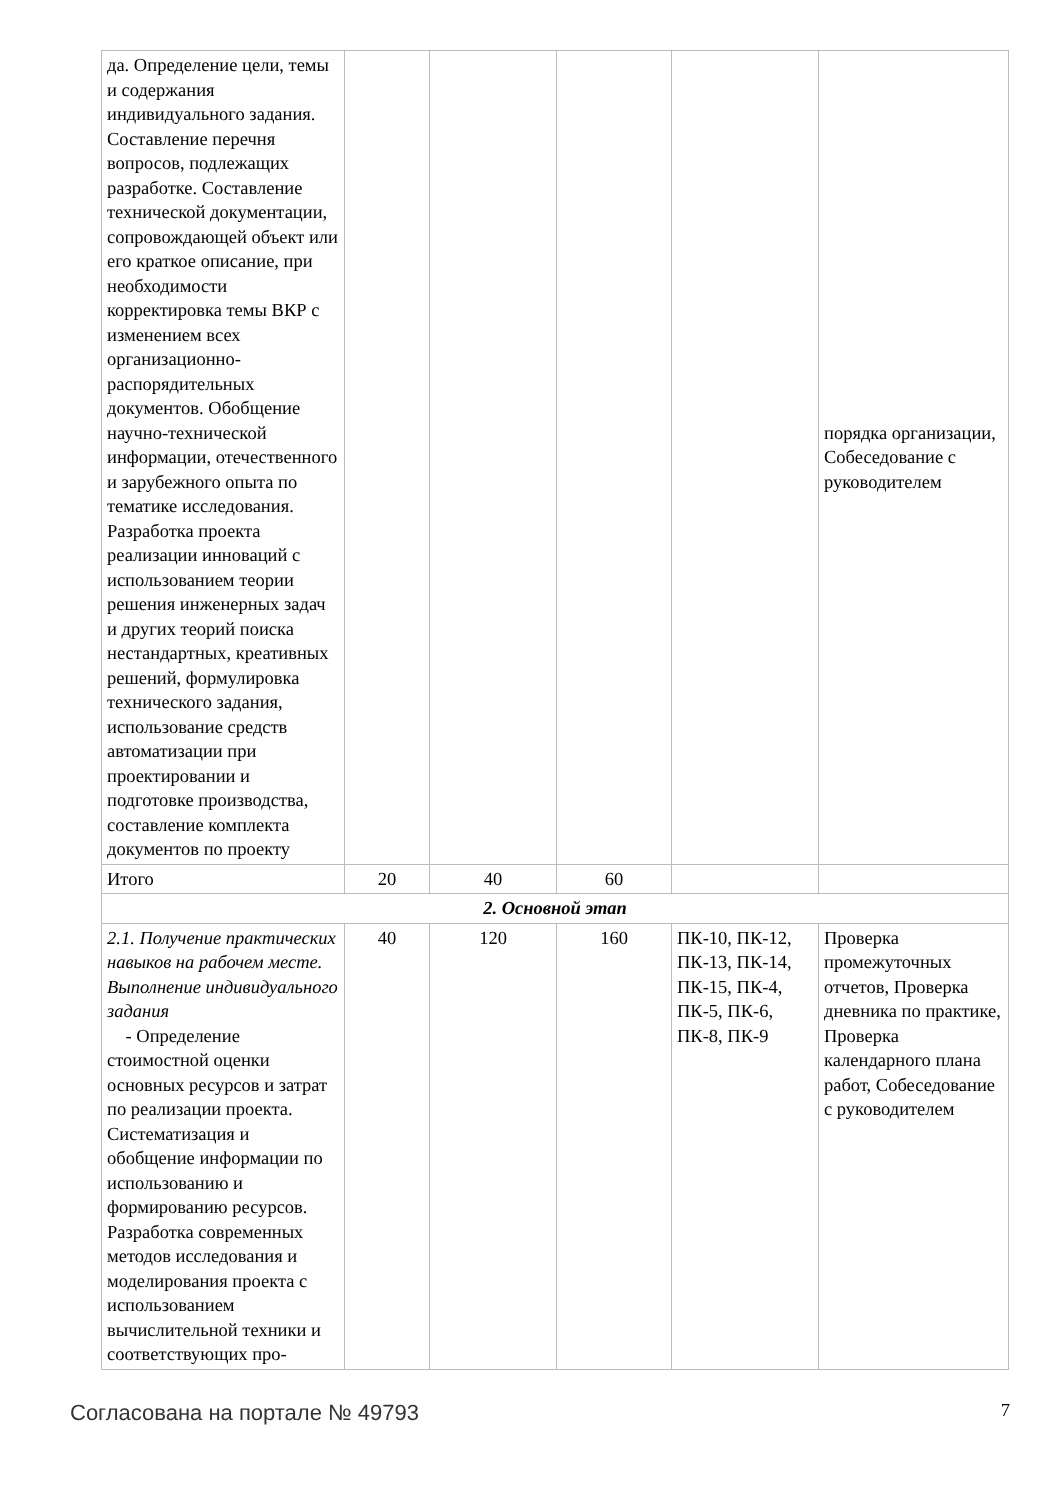| да. Определение цели, темы и содержания индивидуального задания. Составление перечня вопросов, подлежащих разработке. Составление технической документации, сопровождающей объект или его краткое описание, при необходимости корректировка темы ВКР с изменением всех организационно-распорядительных документов. Обобщение научно-технической информации, отечественного и зарубежного опыта по тематике исследования. Разработка проекта реализации инноваций с использованием теории решения инженерных задач и других теорий поиска нестандартных, креативных решений, формулировка технического задания, использование средств автоматизации при проектировании и подготовке производства, составление комплекта документов по проекту | | | | | порядка организации, Собеседование с руководителем |
| Итого | 20 | 40 | 60 | | |
| 2. Основной этап | | | | | |
| 2.1. Получение практических навыков на рабочем месте. Выполнение индивидуального задания - Определение стоимостной оценки основных ресурсов и затрат по реализации проекта. Систематизация и обобщение информации по использованию и формированию ресурсов. Разработка современных методов исследования и моделирования проекта с использованием вычислительной техники и соответствующих про- | 40 | 120 | 160 | ПК-10, ПК-12, ПК-13, ПК-14, ПК-15, ПК-4, ПК-5, ПК-6, ПК-8, ПК-9 | Проверка промежуточных отчетов, Проверка дневника по практике, Проверка календарного плана работ, Собеседование с руководителем |
Согласована на портале № 49793 7